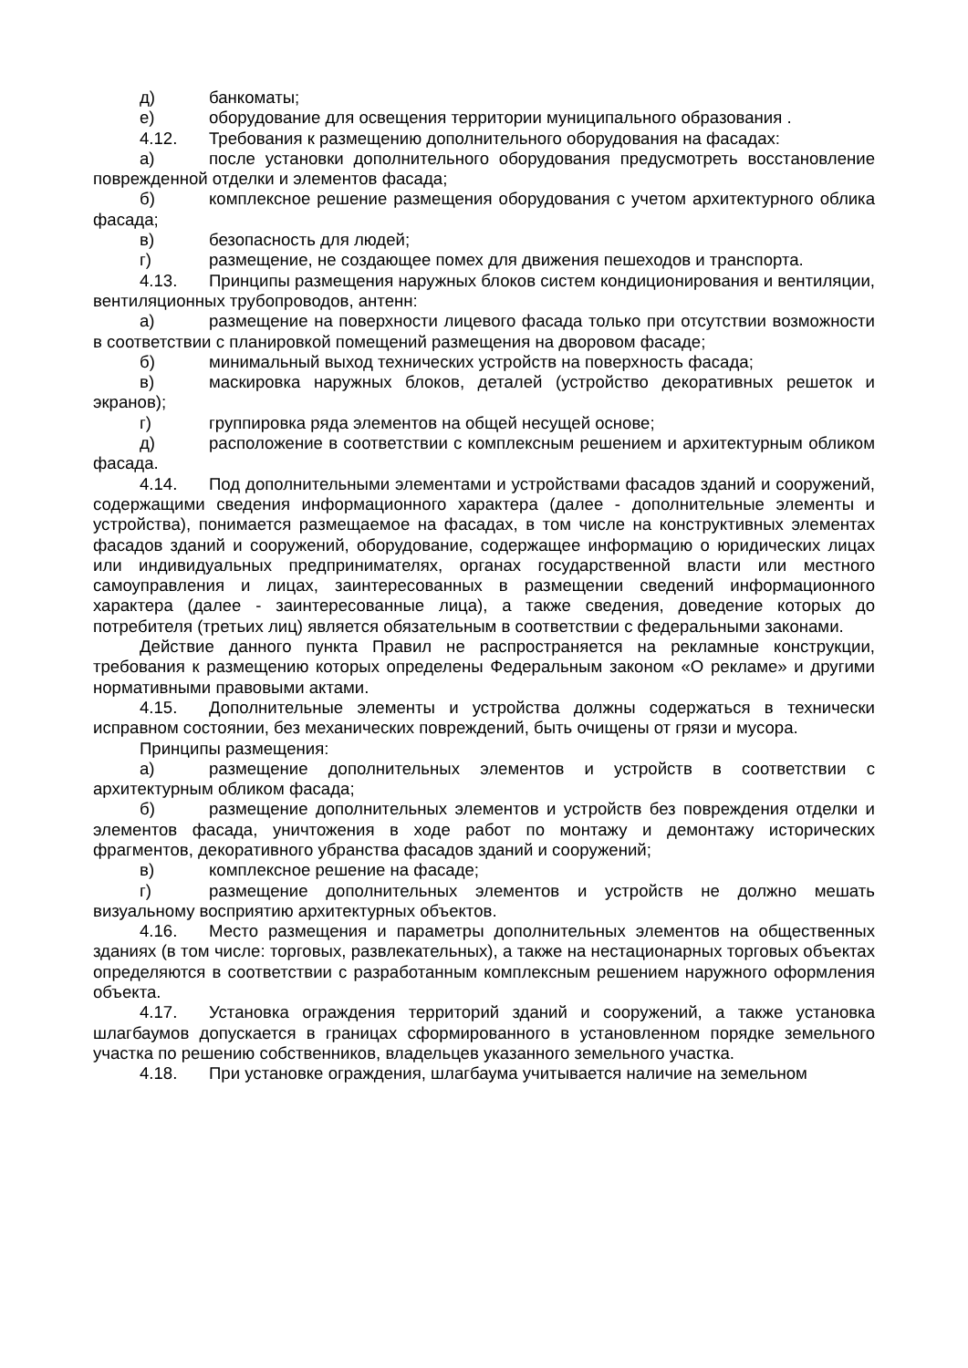д) банкоматы;
е) оборудование для освещения территории муниципального образования .
4.12. Требования к размещению дополнительного оборудования на фасадах:
а) после установки дополнительного оборудования предусмотреть восстановление поврежденной отделки и элементов фасада;
б) комплексное решение размещения оборудования с учетом архитектурного облика фасада;
в) безопасность для людей;
г) размещение, не создающее помех для движения пешеходов и транспорта.
4.13. Принципы размещения наружных блоков систем кондиционирования и вентиляции, вентиляционных трубопроводов, антенн:
а) размещение на поверхности лицевого фасада только при отсутствии возможности в соответствии с планировкой помещений размещения на дворовом фасаде;
б) минимальный выход технических устройств на поверхность фасада;
в) маскировка наружных блоков, деталей (устройство декоративных решеток и экранов);
г) группировка ряда элементов на общей несущей основе;
д) расположение в соответствии с комплексным решением и архитектурным обликом фасада.
4.14. Под дополнительными элементами и устройствами фасадов зданий и сооружений, содержащими сведения информационного характера (далее - дополнительные элементы и устройства), понимается размещаемое на фасадах, в том числе на конструктивных элементах фасадов зданий и сооружений, оборудование, содержащее информацию о юридических лицах или индивидуальных предпринимателях, органах государственной власти или местного самоуправления и лицах, заинтересованных в размещении сведений информационного характера (далее - заинтересованные лица), а также сведения, доведение которых до потребителя (третьих лиц) является обязательным в соответствии с федеральными законами.
Действие данного пункта Правил не распространяется на рекламные конструкции, требования к размещению которых определены Федеральным законом «О рекламе» и другими нормативными правовыми актами.
4.15. Дополнительные элементы и устройства должны содержаться в технически исправном состоянии, без механических повреждений, быть очищены от грязи и мусора.
Принципы размещения:
а) размещение дополнительных элементов и устройств в соответствии с архитектурным обликом фасада;
б) размещение дополнительных элементов и устройств без повреждения отделки и элементов фасада, уничтожения в ходе работ по монтажу и демонтажу исторических фрагментов, декоративного убранства фасадов зданий и сооружений;
в) комплексное решение на фасаде;
г) размещение дополнительных элементов и устройств не должно мешать визуальному восприятию архитектурных объектов.
4.16. Место размещения и параметры дополнительных элементов на общественных зданиях (в том числе: торговых, развлекательных), а также на нестационарных торговых объектах определяются в соответствии с разработанным комплексным решением наружного оформления объекта.
4.17. Установка ограждения территорий зданий и сооружений, а также установка шлагбаумов допускается в границах сформированного в установленном порядке земельного участка по решению собственников, владельцев указанного земельного участка.
4.18. При установке ограждения, шлагбаума учитывается наличие на земельном